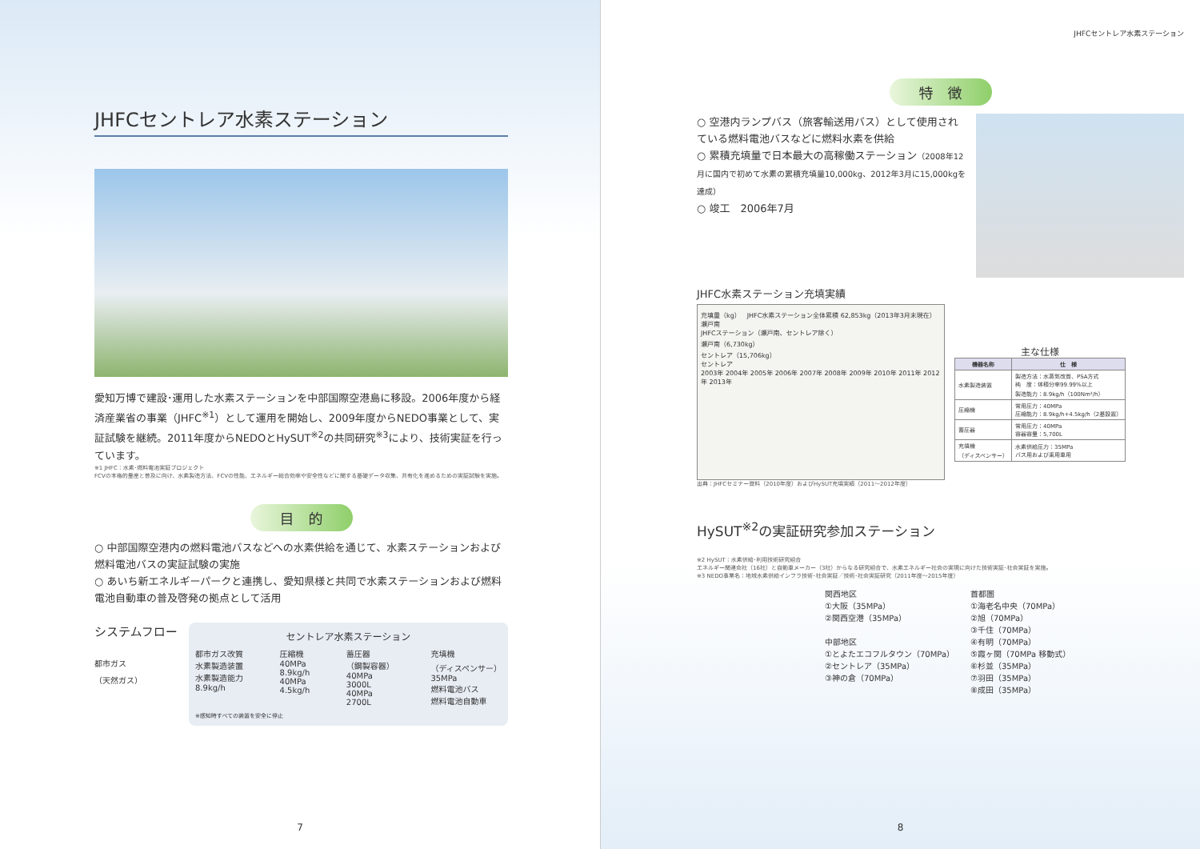JHFCセントレア水素ステーション
愛知万博で建設･運用した水素ステーションを中部国際空港島に移設。2006年度から経済産業省の事業（JHFC<sup>※1</sup>）として運用を開始し、2009年度からNEDO事業として、実証試験を継続。2011年度からNEDOとHySUT<sup>※2</sup>の共同研究<sup>※3</sup>により、技術実証を行っています。
※1 JHFC：水素･燃料電池実証プロジェクト
FCVの本格的量産と普及に向け、水素製造方法、FCVの性能、エネルギー総合効率や安全性などに関する基礎データ収集、共有化を進めるための実証試験を実施。
目　的
○ 中部国際空港内の燃料電池バスなどへの水素供給を通じて、水素ステーションおよび燃料電池バスの実証試験の実施
○ あいち新エネルギーパークと連携し、愛知県様と共同で水素ステーションおよび燃料電池自動車の普及啓発の拠点として活用
システムフロー
都市ガス
（天然ガス）
セントレア水素ステーション
都市ガス改質
水素製造装置
水素製造能力
8.9kg/h
圧縮機
40MPa
8.9kg/h
40MPa
4.5kg/h
蓄圧器
（鋼製容器）
40MPa
3000L
40MPa
2700L
充填機
（ディスペンサー）
35MPa
燃料電池バス
燃料電池自動車
※感知時すべての装置を安全に停止
7
JHFCセントレア水素ステーション
特　徴
○ 空港内ランプバス（旅客輸送用バス）として使用されている燃料電池バスなどに燃料水素を供給
○ 累積充填量で日本最大の高稼働ステーション（2008年12月に国内で初めて水素の累積充填量10,000kg、2012年3月に15,000kgを達成）
○ 竣工　2006年7月
JHFC水素ステーション充填実績
充填量（kg）　JHFC水素ステーション全体累積 62,853kg（2013年3月末現在）
瀬戸南
JHFCステーション（瀬戸南、セントレア除く）
瀬戸南（6,730kg）
セントレア（15,706kg）
セントレア
2003年 2004年 2005年 2006年 2007年 2008年 2009年 2010年 2011年 2012年 2013年
出典：JHFCセミナー資料（2010年度）およびHySUT充填実績（2011～2012年度）
主な仕様
| 機器名称 | 仕 様 |
| --- | --- |
| 水素製造装置 | 製造方法：水蒸気改質、PSA方式 純 度：体積分率99.99%以上 製造能力：8.9kg/h（100Nm³/h） |
| 圧縮機 | 常用圧力：40MPa 圧縮能力：8.9kg/h+4.5kg/h（2基設置） |
| 蓄圧器 | 常用圧力：40MPa 容器容量：5,700L |
| 充填機 （ディスペンサー） | 水素供給圧力：35MPa バス用および乗用車用 |
HySUT<sup>※2</sup>の実証研究参加ステーション
※2 HySUT：水素供給･利用技術研究組合
エネルギー関連会社（16社）と自動車メーカー（3社）からなる研究組合で、水素エネルギー社会の実現に向けた技術実証･社会実証を実施。
※3 NEDO事業名：地域水素供給インフラ技術･社会実証／技術･社会実証研究（2011年度～2015年度）
関西地区
①大阪（35MPa）
②関西空港（35MPa）
中部地区
①とよたエコフルタウン（70MPa）
②セントレア（35MPa）
③神の倉（70MPa）
首都圏
①海老名中央（70MPa）
②旭（70MPa）
③千住（70MPa）
④有明（70MPa）
⑤霞ヶ関（70MPa 移動式）
⑥杉並（35MPa）
⑦羽田（35MPa）
⑧成田（35MPa）
8